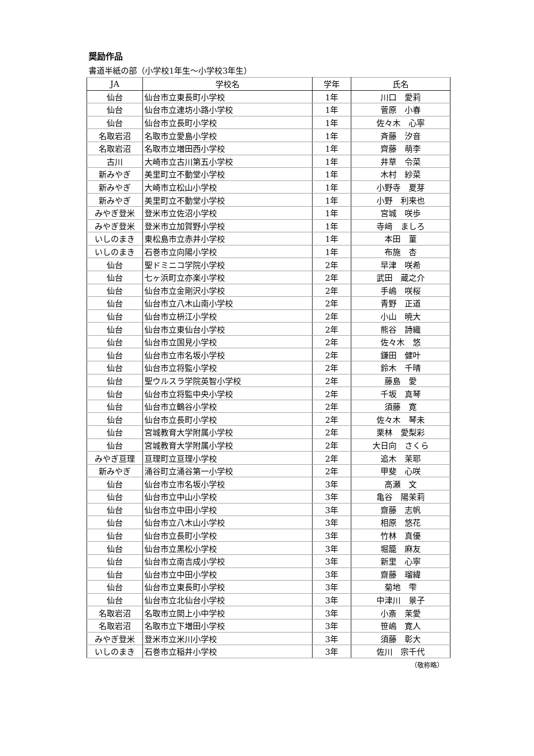奨励作品
書道半紙の部（小学校1年生～小学校3年生）
| JA | 学校名 | 学年 | 氏名 |
| --- | --- | --- | --- |
| 仙台 | 仙台市立東長町小学校 | 1年 | 川口 愛莉 |
| 仙台 | 仙台市立連坊小路小学校 | 1年 | 菅原 小春 |
| 仙台 | 仙台市立長町小学校 | 1年 | 佐々木 心寧 |
| 名取岩沼 | 名取市立愛島小学校 | 1年 | 斉藤 汐音 |
| 名取岩沼 | 名取市立増田西小学校 | 1年 | 齊藤 萌李 |
| 古川 | 大崎市立古川第五小学校 | 1年 | 井草 令菜 |
| 新みやぎ | 美里町立不動堂小学校 | 1年 | 木村 紗菜 |
| 新みやぎ | 大崎市立松山小学校 | 1年 | 小野寺 夏芽 |
| 新みやぎ | 美里町立不動堂小学校 | 1年 | 小野 利来也 |
| みやぎ登米 | 登米市立佐沼小学校 | 1年 | 宮城 咲歩 |
| みやぎ登米 | 登米市立加賀野小学校 | 1年 | 寺﨑 ましろ |
| いしのまき | 東松島市立赤井小学校 | 1年 | 本田 菫 |
| いしのまき | 石巻市立向陽小学校 | 1年 | 布施 杏 |
| 仙台 | 聖ドミニコ学院小学校 | 2年 | 早津 咲希 |
| 仙台 | 七ヶ浜町立亦楽小学校 | 2年 | 武田 蔵之介 |
| 仙台 | 仙台市立金剛沢小学校 | 2年 | 手嶋 咲桜 |
| 仙台 | 仙台市立八木山南小学校 | 2年 | 青野 正道 |
| 仙台 | 仙台市立枡江小学校 | 2年 | 小山 暁大 |
| 仙台 | 仙台市立東仙台小学校 | 2年 | 熊谷 詩織 |
| 仙台 | 仙台市立国見小学校 | 2年 | 佐々木 悠 |
| 仙台 | 仙台市立市名坂小学校 | 2年 | 鎌田 健叶 |
| 仙台 | 仙台市立将監小学校 | 2年 | 鈴木 千晴 |
| 仙台 | 聖ウルスラ学院英智小学校 | 2年 | 藤島 愛 |
| 仙台 | 仙台市立将監中央小学校 | 2年 | 千坂 真琴 |
| 仙台 | 仙台市立鶴谷小学校 | 2年 | 須藤 寛 |
| 仙台 | 仙台市立長町小学校 | 2年 | 佐々木 琴未 |
| 仙台 | 宮城教育大学附属小学校 | 2年 | 栗林 愛梨彩 |
| 仙台 | 宮城教育大学附属小学校 | 2年 | 大日向 さくら |
| みやぎ亘理 | 亘理町立亘理小学校 | 2年 | 追木 茉耶 |
| 新みやぎ | 涌谷町立涌谷第一小学校 | 2年 | 甲斐 心咲 |
| 仙台 | 仙台市立市名坂小学校 | 3年 | 高瀬 文 |
| 仙台 | 仙台市立中山小学校 | 3年 | 亀谷 陽茉莉 |
| 仙台 | 仙台市立中田小学校 | 3年 | 齋藤 志帆 |
| 仙台 | 仙台市立八木山小学校 | 3年 | 相原 悠花 |
| 仙台 | 仙台市立長町小学校 | 3年 | 竹林 真優 |
| 仙台 | 仙台市立黒松小学校 | 3年 | 堀籠 麻友 |
| 仙台 | 仙台市立南吉成小学校 | 3年 | 新里 心寧 |
| 仙台 | 仙台市立中田小学校 | 3年 | 齋藤 瑠緯 |
| 仙台 | 仙台市立東長町小学校 | 3年 | 菊地 雫 |
| 仙台 | 仙台市立北仙台小学校 | 3年 | 中津川 景子 |
| 名取岩沼 | 名取市立閖上小中学校 | 3年 | 小斎 茉愛 |
| 名取岩沼 | 名取市立下増田小学校 | 3年 | 笹嶋 寛人 |
| みやぎ登米 | 登米市立米川小学校 | 3年 | 須藤 彰大 |
| いしのまき | 石巻市立稲井小学校 | 3年 | 佐川 宗千代 |
（敬称略）